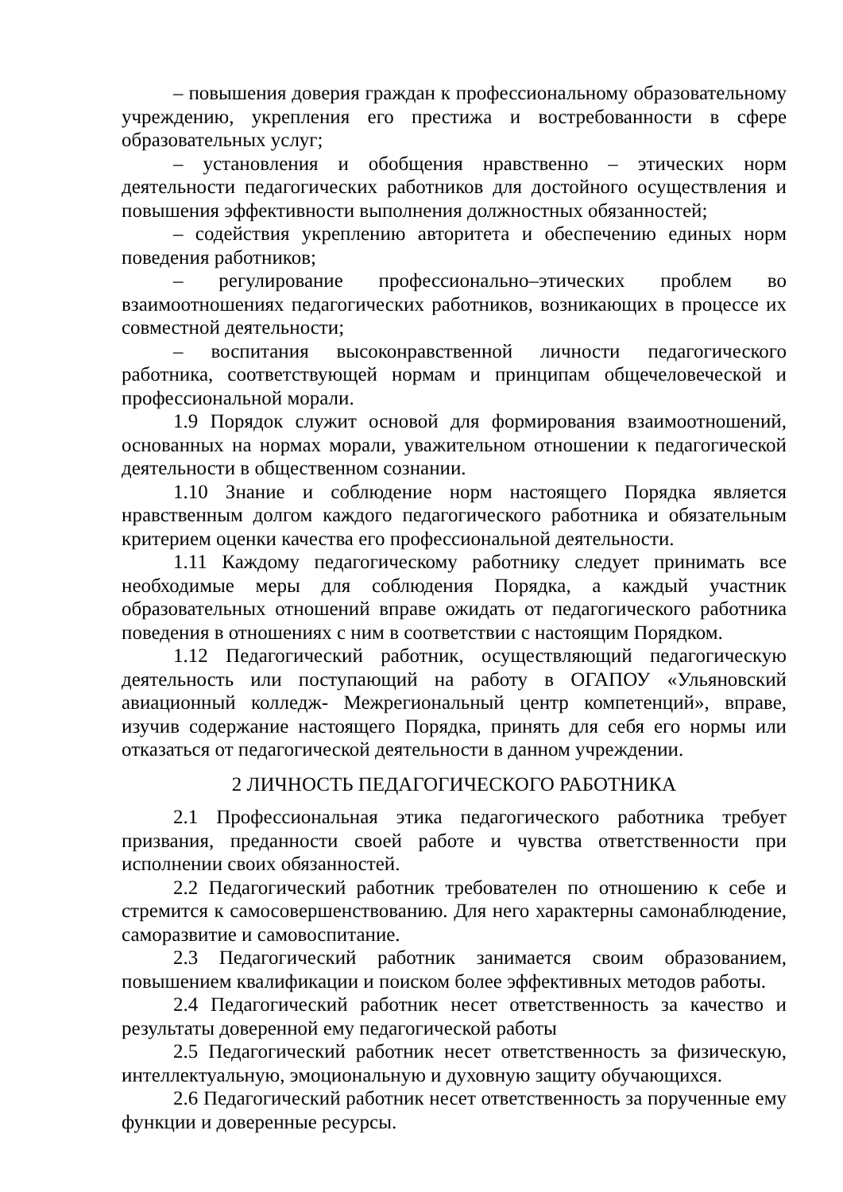– повышения доверия граждан к профессиональному образовательному учреждению, укрепления его престижа и востребованности в сфере образовательных услуг;
– установления и обобщения нравственно – этических норм деятельности педагогических работников для достойного осуществления и повышения эффективности выполнения должностных обязанностей;
– содействия укреплению авторитета и обеспечению единых норм поведения работников;
– регулирование профессионально–этических проблем во взаимоотношениях педагогических работников, возникающих в процессе их совместной деятельности;
– воспитания высоконравственной личности педагогического работника, соответствующей нормам и принципам общечеловеческой и профессиональной морали.
1.9 Порядок служит основой для формирования взаимоотношений, основанных на нормах морали, уважительном отношении к педагогической деятельности в общественном сознании.
1.10 Знание и соблюдение норм настоящего Порядка является нравственным долгом каждого педагогического работника и обязательным критерием оценки качества его профессиональной деятельности.
1.11 Каждому педагогическому работнику следует принимать все необходимые меры для соблюдения Порядка, а каждый участник образовательных отношений вправе ожидать от педагогического работника поведения в отношениях с ним в соответствии с настоящим Порядком.
1.12 Педагогический работник, осуществляющий педагогическую деятельность или поступающий на работу в ОГАПОУ «Ульяновский авиационный колледж- Межрегиональный центр компетенций», вправе, изучив содержание настоящего Порядка, принять для себя его нормы или отказаться от педагогической деятельности в данном учреждении.
2 ЛИЧНОСТЬ ПЕДАГОГИЧЕСКОГО РАБОТНИКА
2.1 Профессиональная этика педагогического работника требует призвания, преданности своей работе и чувства ответственности при исполнении своих обязанностей.
2.2 Педагогический работник требователен по отношению к себе и стремится к самосовершенствованию. Для него характерны самонаблюдение, саморазвитие и самовоспитание.
2.3 Педагогический работник занимается своим образованием, повышением квалификации и поиском более эффективных методов работы.
2.4 Педагогический работник несет ответственность за качество и результаты доверенной ему педагогической работы
2.5 Педагогический работник несет ответственность за физическую, интеллектуальную, эмоциональную и духовную защиту обучающихся.
2.6 Педагогический работник несет ответственность за порученные ему функции и доверенные ресурсы.